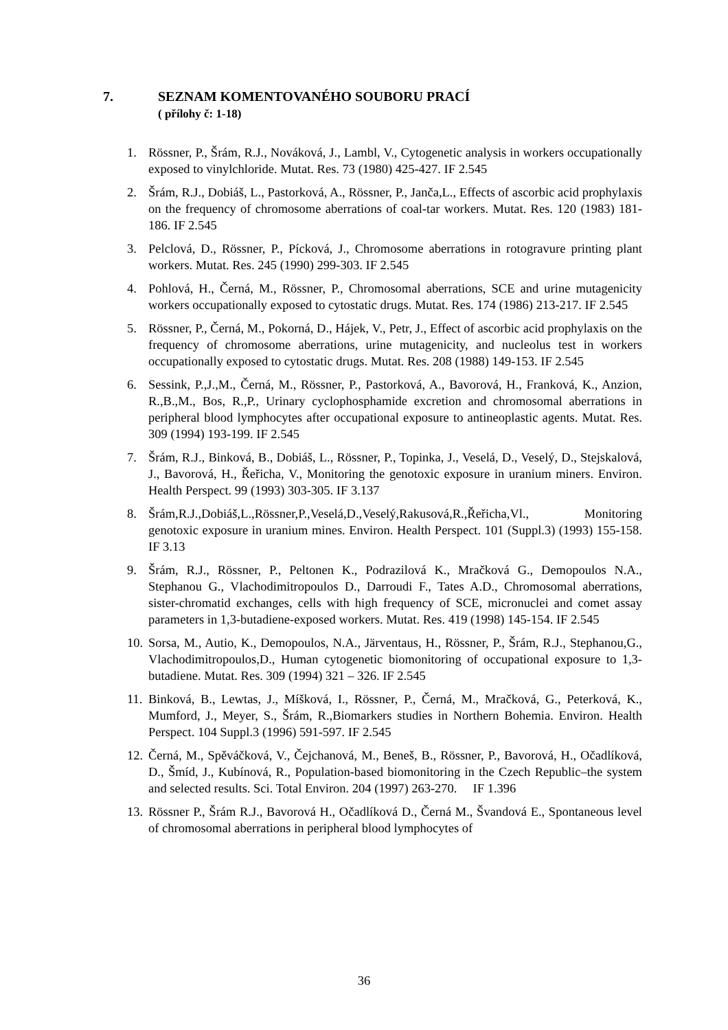7. SEZNAM KOMENTOVANÉHO SOUBORU PRACÍ
( přílohy č: 1-18)
1. Rössner, P., Šrám, R.J., Nováková, J., Lambl, V., Cytogenetic analysis in workers occupationally exposed to vinylchloride. Mutat. Res. 73 (1980) 425-427. IF 2.545
2. Šrám, R.J., Dobiáš, L., Pastorková, A., Rössner, P., Janča,L., Effects of ascorbic acid prophylaxis on the frequency of chromosome aberrations of coal-tar workers. Mutat. Res. 120 (1983) 181-186. IF 2.545
3. Pelclová, D., Rössner, P., Pícková, J., Chromosome aberrations in rotogravure printing plant workers. Mutat. Res. 245 (1990) 299-303. IF 2.545
4. Pohlová, H., Černá, M., Rössner, P., Chromosomal aberrations, SCE and urine mutagenicity workers occupationally exposed to cytostatic drugs. Mutat. Res. 174 (1986) 213-217. IF 2.545
5. Rössner, P., Černá, M., Pokorná, D., Hájek, V., Petr, J., Effect of ascorbic acid prophylaxis on the frequency of chromosome aberrations, urine mutagenicity, and nucleolus test in workers occupationally exposed to cytostatic drugs. Mutat. Res. 208 (1988) 149-153. IF 2.545
6. Sessink, P.,J.,M., Černá, M., Rössner, P., Pastorková, A., Bavorová, H., Franková, K., Anzion, R.,B.,M., Bos, R.,P., Urinary cyclophosphamide excretion and chromosomal aberrations in peripheral blood lymphocytes after occupational exposure to antineoplastic agents. Mutat. Res. 309 (1994) 193-199. IF 2.545
7. Šrám, R.J., Binková, B., Dobiáš, L., Rössner, P., Topinka, J., Veselá, D., Veselý, D., Stejskalová, J., Bavorová, H., Řeřicha, V., Monitoring the genotoxic exposure in uranium miners. Environ. Health Perspect. 99 (1993) 303-305. IF 3.137
8. Šrám,R.J.,Dobiáš,L.,Rössner,P.,Veselá,D.,Veselý,Rakusová,R.,Řeřicha,Vl., Monitoring genotoxic exposure in uranium mines. Environ. Health Perspect. 101 (Suppl.3) (1993) 155-158. IF 3.13
9. Šrám, R.J., Rössner, P., Peltonen K., Podrazilová K., Mračková G., Demopoulos N.A., Stephanou G., Vlachodimitropoulos D., Darroudi F., Tates A.D., Chromosomal aberrations, sister-chromatid exchanges, cells with high frequency of SCE, micronuclei and comet assay parameters in 1,3-butadiene-exposed workers. Mutat. Res. 419 (1998) 145-154. IF 2.545
10. Sorsa, M., Autio, K., Demopoulos, N.A., Järventaus, H., Rössner, P., Šrám, R.J., Stephanou,G., Vlachodimitropoulos,D., Human cytogenetic biomonitoring of occupational exposure to 1,3- butadiene. Mutat. Res. 309 (1994) 321 – 326. IF 2.545
11. Binková, B., Lewtas, J., Míšková, I., Rössner, P., Černá, M., Mračková, G., Peterková, K., Mumford, J., Meyer, S., Šrám, R.,Biomarkers studies in Northern Bohemia. Environ. Health Perspect. 104 Suppl.3 (1996) 591-597. IF 2.545
12. Černá, M., Spěváčková, V., Čejchanová, M., Beneš, B., Rössner, P., Bavorová, H., Očadlíková, D., Šmíd, J., Kubínová, R., Population-based biomonitoring in the Czech Republic–the system and selected results. Sci. Total Environ. 204 (1997) 263-270. IF 1.396
13. Rössner P., Šrám R.J., Bavorová H., Očadlíková D., Černá M., Švandová E., Spontaneous level of chromosomal aberrations in peripheral blood lymphocytes of
36